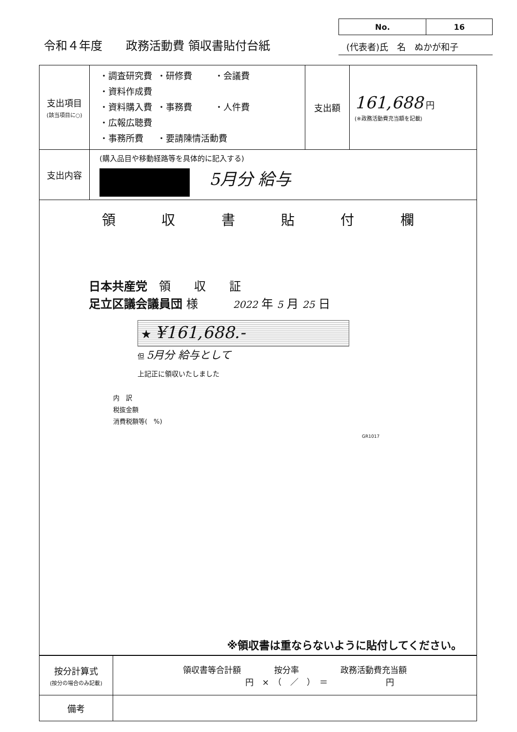令和４年度　　政務活動費 領収書貼付台紙
| No. | 16 |
(代表者)氏　名　ぬかが和子
| 支出項目 (該当項目に○) | ・調査研究費 ・研修費 ・会議費 ・資料作成費 ・資料購入費 ・事務費 ・人件費 ・広報広聴費 ・事務所費 ・要請陳情活動費 | 支出額 | 161,688 円 (※政務活動費充当額を記載) |
| 支出内容 | (購入品目や移動経路等を具体的に記入する) 5月分 給与 | | |
| 領 収 書 貼 付 欄 日本共産党 領 収 証 足立区議会議員団 様 2022 年 5 月 25 日 ★ ¥161,688.- 但 5月分 給与として 上記正に領収いたしました 内 訳 税抜金額 消費税額等( %) GR1017 ※領収書は重ならないように貼付してください。 | | | |
| 按分計算式 (按分の場合のみ記載) | 領収書等合計額 按分率 政務活動費充当額 円 × （ ／ ） ＝ 円 |
| 備考 | |